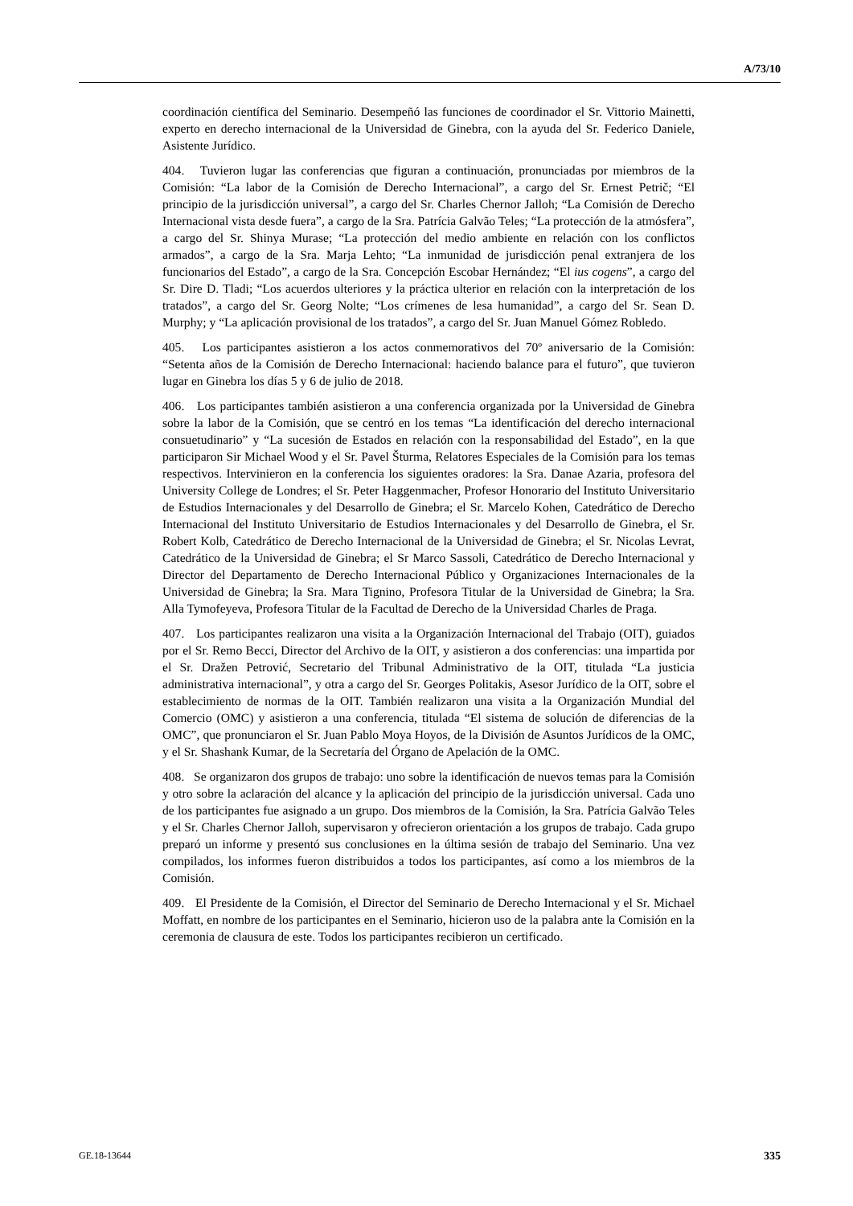A/73/10
coordinación científica del Seminario. Desempeñó las funciones de coordinador el Sr. Vittorio Mainetti, experto en derecho internacional de la Universidad de Ginebra, con la ayuda del Sr. Federico Daniele, Asistente Jurídico.
404. Tuvieron lugar las conferencias que figuran a continuación, pronunciadas por miembros de la Comisión: “La labor de la Comisión de Derecho Internacional”, a cargo del Sr. Ernest Petrič; “El principio de la jurisdicción universal”, a cargo del Sr. Charles Chernor Jalloh; “La Comisión de Derecho Internacional vista desde fuera”, a cargo de la Sra. Patrícia Galvão Teles; “La protección de la atmósfera”, a cargo del Sr. Shinya Murase; “La protección del medio ambiente en relación con los conflictos armados”, a cargo de la Sra. Marja Lehto; “La inmunidad de jurisdicción penal extranjera de los funcionarios del Estado”, a cargo de la Sra. Concepción Escobar Hernández; “El ius cogens”, a cargo del Sr. Dire D. Tladi; “Los acuerdos ulteriores y la práctica ulterior en relación con la interpretación de los tratados”, a cargo del Sr. Georg Nolte; “Los crímenes de lesa humanidad”, a cargo del Sr. Sean D. Murphy; y “La aplicación provisional de los tratados”, a cargo del Sr. Juan Manuel Gómez Robledo.
405. Los participantes asistieron a los actos conmemorativos del 70º aniversario de la Comisión: “Setenta años de la Comisión de Derecho Internacional: haciendo balance para el futuro”, que tuvieron lugar en Ginebra los días 5 y 6 de julio de 2018.
406. Los participantes también asistieron a una conferencia organizada por la Universidad de Ginebra sobre la labor de la Comisión, que se centró en los temas “La identificación del derecho internacional consuetudinario” y “La sucesión de Estados en relación con la responsabilidad del Estado”, en la que participaron Sir Michael Wood y el Sr. Pavel Šturma, Relatores Especiales de la Comisión para los temas respectivos. Intervinieron en la conferencia los siguientes oradores: la Sra. Danae Azaria, profesora del University College de Londres; el Sr. Peter Haggenmacher, Profesor Honorario del Instituto Universitario de Estudios Internacionales y del Desarrollo de Ginebra; el Sr. Marcelo Kohen, Catedrático de Derecho Internacional del Instituto Universitario de Estudios Internacionales y del Desarrollo de Ginebra, el Sr. Robert Kolb, Catedrático de Derecho Internacional de la Universidad de Ginebra; el Sr. Nicolas Levrat, Catedrático de la Universidad de Ginebra; el Sr Marco Sassoli, Catedrático de Derecho Internacional y Director del Departamento de Derecho Internacional Público y Organizaciones Internacionales de la Universidad de Ginebra; la Sra. Mara Tignino, Profesora Titular de la Universidad de Ginebra; la Sra. Alla Tymofeyeva, Profesora Titular de la Facultad de Derecho de la Universidad Charles de Praga.
407. Los participantes realizaron una visita a la Organización Internacional del Trabajo (OIT), guiados por el Sr. Remo Becci, Director del Archivo de la OIT, y asistieron a dos conferencias: una impartida por el Sr. Dražen Petrović, Secretario del Tribunal Administrativo de la OIT, titulada “La justicia administrativa internacional”, y otra a cargo del Sr. Georges Politakis, Asesor Jurídico de la OIT, sobre el establecimiento de normas de la OIT. También realizaron una visita a la Organización Mundial del Comercio (OMC) y asistieron a una conferencia, titulada “El sistema de solución de diferencias de la OMC”, que pronunciaron el Sr. Juan Pablo Moya Hoyos, de la División de Asuntos Jurídicos de la OMC, y el Sr. Shashank Kumar, de la Secretaría del Órgano de Apelación de la OMC.
408. Se organizaron dos grupos de trabajo: uno sobre la identificación de nuevos temas para la Comisión y otro sobre la aclaración del alcance y la aplicación del principio de la jurisdicción universal. Cada uno de los participantes fue asignado a un grupo. Dos miembros de la Comisión, la Sra. Patrícia Galvão Teles y el Sr. Charles Chernor Jalloh, supervisaron y ofrecieron orientación a los grupos de trabajo. Cada grupo preparó un informe y presentó sus conclusiones en la última sesión de trabajo del Seminario. Una vez compilados, los informes fueron distribuidos a todos los participantes, así como a los miembros de la Comisión.
409. El Presidente de la Comisión, el Director del Seminario de Derecho Internacional y el Sr. Michael Moffatt, en nombre de los participantes en el Seminario, hicieron uso de la palabra ante la Comisión en la ceremonia de clausura de este. Todos los participantes recibieron un certificado.
GE.18-13644 335